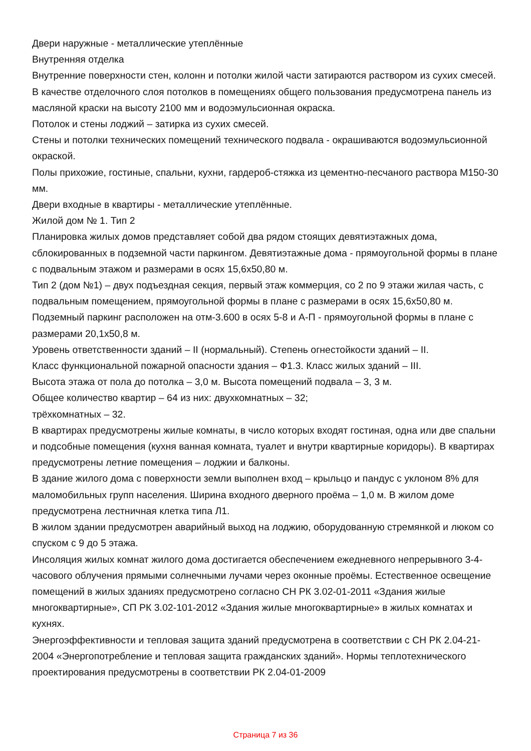Двери наружные - металлические утеплённые
Внутренняя отделка
Внутренние поверхности стен, колонн и потолки жилой части затираются раствором из сухих смесей.
В качестве отделочного слоя потолков в помещениях общего пользования предусмотрена панель из масляной краски на высоту 2100 мм и водоэмульсионная окраска.
Потолок и стены лоджий – затирка из сухих смесей.
Стены и потолки технических помещений технического подвала - окрашиваются водоэмульсионной окраской.
Полы прихожие, гостиные, спальни, кухни, гардероб-стяжка из цементно-песчаного раствора М150-30 мм.
Двери входные в квартиры - металлические утеплённые.
Жилой дом № 1. Тип 2
Планировка жилых домов представляет собой два рядом стоящих девятиэтажных дома, сблокированных в подземной части паркингом. Девятиэтажные дома - прямоугольной формы в плане с подвальным этажом и размерами в осях 15,6х50,80 м.
Тип 2 (дом №1) – двух подъездная секция, первый этаж коммерция, со 2 по 9 этажи жилая часть, с подвальным помещением, прямоугольной формы в плане с размерами в осях 15,6х50,80 м.
Подземный паркинг расположен на отм-3.600 в осях 5-8 и А-П - прямоугольной формы в плане с размерами 20,1х50,8 м.
Уровень ответственности зданий – II (нормальный). Степень огнестойкости зданий – II.
Класс функциональной пожарной опасности здания – Ф1.3. Класс жилых зданий – III.
Высота этажа от пола до потолка – 3,0 м. Высота помещений подвала – 3, 3 м.
Общее количество квартир – 64 из них: двухкомнатных – 32;
трёхкомнатных – 32.
В квартирах предусмотрены жилые комнаты, в число которых входят гостиная, одна или две спальни и подсобные помещения (кухня ванная комната, туалет и внутри квартирные коридоры). В квартирах предусмотрены летние помещения – лоджии и балконы.
В здание жилого дома с поверхности земли выполнен вход – крыльцо и пандус с уклоном 8% для маломобильных групп населения. Ширина входного дверного проёма – 1,0 м. В жилом доме предусмотрена лестничная клетка типа Л1.
В жилом здании предусмотрен аварийный выход на лоджию, оборудованную стремянкой и люком со спуском с 9 до 5 этажа.
Инсоляция жилых комнат жилого дома достигается обеспечением ежедневного непрерывного 3-4-часового облучения прямыми солнечными лучами через оконные проёмы. Естественное освещение помещений в жилых зданиях предусмотрено согласно СН РК 3.02-01-2011 «Здания жилые многоквартирные», СП РК 3.02-101-2012 «Здания жилые многоквартирные» в жилых комнатах и кухнях.
Энергоэффективности и тепловая защита зданий предусмотрена в соответствии с СН РК 2.04-21-2004 «Энергопотребление и тепловая защита гражданских зданий». Нормы теплотехнического проектирования предусмотрены в соответствии РК 2.04-01-2009
Страница 7 из 36